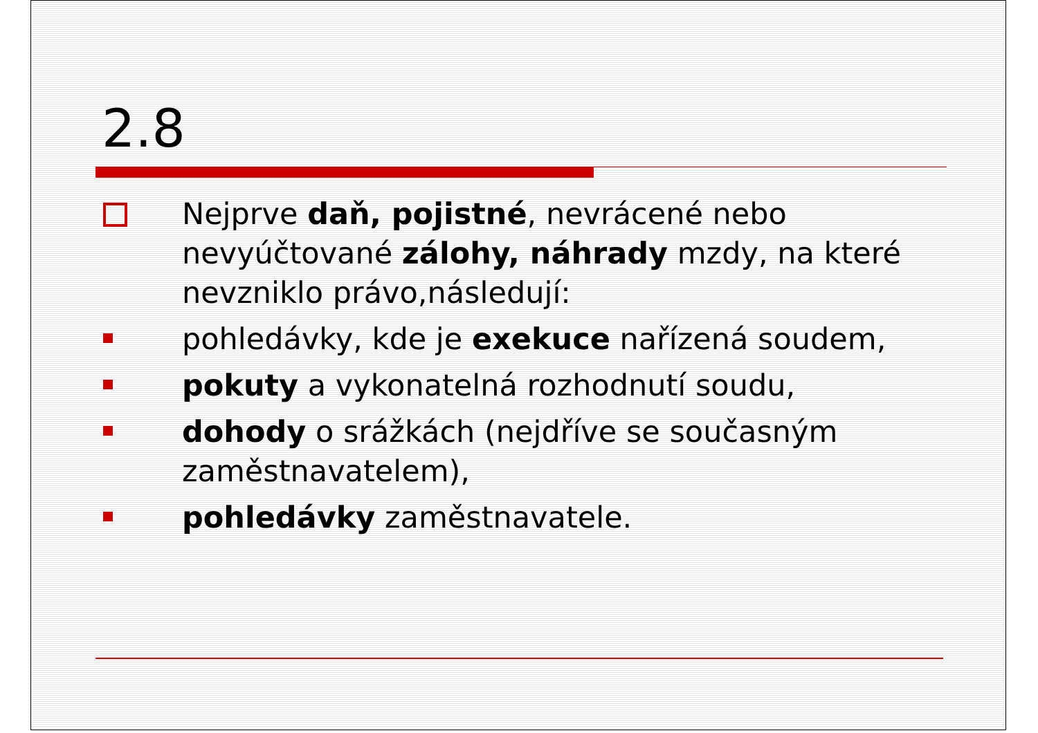2.8
Nejprve daň, pojistné, nevrácené nebo nevyúčtované zálohy, náhrady mzdy, na které nevzniklo právo,následují:
pohledávky, kde je exekuce nařízená soudem,
pokuty a vykonatelná rozhodnutí soudu,
dohody o srážkách (nejdříve se současným zaměstnavatelem),
pohledávky zaměstnavatele.